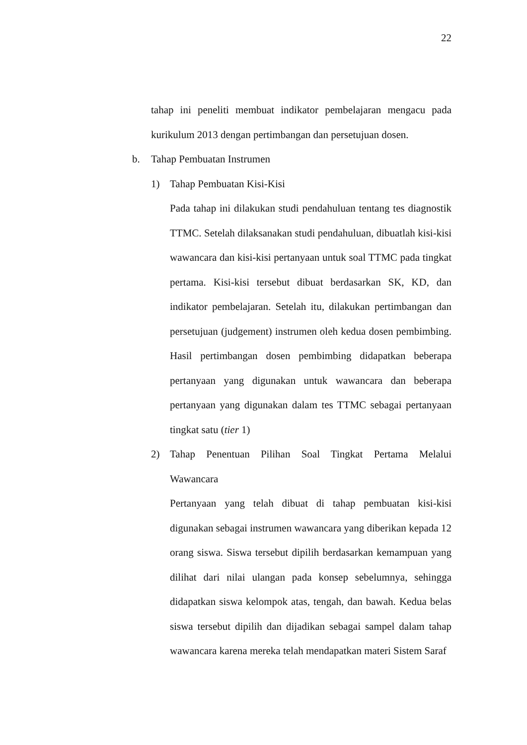22
tahap ini peneliti membuat indikator pembelajaran mengacu pada kurikulum 2013 dengan pertimbangan dan persetujuan dosen.
b. Tahap Pembuatan Instrumen
1) Tahap Pembuatan Kisi-Kisi
Pada tahap ini dilakukan studi pendahuluan tentang tes diagnostik TTMC. Setelah dilaksanakan studi pendahuluan, dibuatlah kisi-kisi wawancara dan kisi-kisi pertanyaan untuk soal TTMC pada tingkat pertama. Kisi-kisi tersebut dibuat berdasarkan SK, KD, dan indikator pembelajaran. Setelah itu, dilakukan pertimbangan dan persetujuan (judgement) instrumen oleh kedua dosen pembimbing. Hasil pertimbangan dosen pembimbing didapatkan beberapa pertanyaan yang digunakan untuk wawancara dan beberapa pertanyaan yang digunakan dalam tes TTMC sebagai pertanyaan tingkat satu (tier 1)
2) Tahap Penentuan Pilihan Soal Tingkat Pertama Melalui Wawancara
Pertanyaan yang telah dibuat di tahap pembuatan kisi-kisi digunakan sebagai instrumen wawancara yang diberikan kepada 12 orang siswa. Siswa tersebut dipilih berdasarkan kemampuan yang dilihat dari nilai ulangan pada konsep sebelumnya, sehingga didapatkan siswa kelompok atas, tengah, dan bawah. Kedua belas siswa tersebut dipilih dan dijadikan sebagai sampel dalam tahap wawancara karena mereka telah mendapatkan materi Sistem Saraf